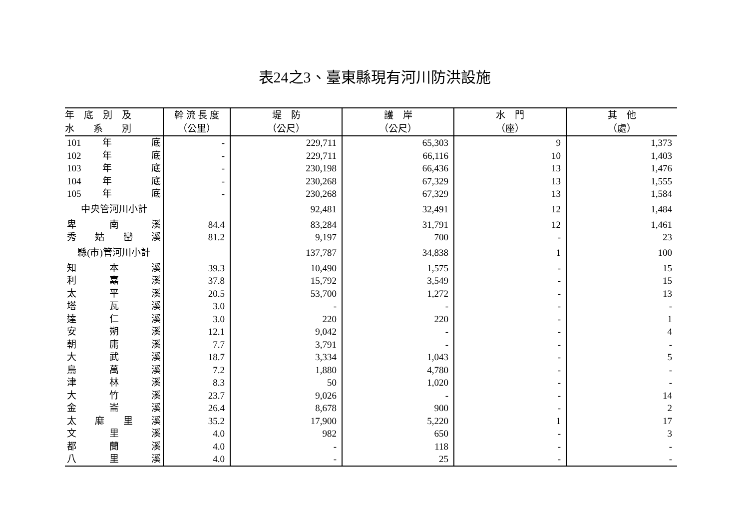表24之3、臺東縣現有河川防洪設施
| 年 底 別 及 | 幹 流 長 度 | 堤 防 | 護 岸 | 水 門 | 其 他 |
| --- | --- | --- | --- | --- | --- |
| 水 系 別 | （公里） | （公尺） | （公尺） | （座） | （處） |
| 101 年 底 | - | 229,711 | 65,303 | 9 | 1,373 |
| 102 年 底 | - | 229,711 | 66,116 | 10 | 1,403 |
| 103 年 底 | - | 230,198 | 66,436 | 13 | 1,476 |
| 104 年 底 | - | 230,268 | 67,329 | 13 | 1,555 |
| 105 年 底 | - | 230,268 | 67,329 | 13 | 1,584 |
| 中央管河川小計 | | 92,481 | 32,491 | 12 | 1,484 |
| 卑 南 溪 | 84.4 | 83,284 | 31,791 | 12 | 1,461 |
| 秀 姑 巒 溪 | 81.2 | 9,197 | 700 | - | 23 |
| 縣(市)管河川小計 | | 137,787 | 34,838 | 1 | 100 |
| 知 本 溪 | 39.3 | 10,490 | 1,575 | - | 15 |
| 利 嘉 溪 | 37.8 | 15,792 | 3,549 | - | 15 |
| 太 平 溪 | 20.5 | 53,700 | 1,272 | - | 13 |
| 塔 瓦 溪 | 3.0 | - | - | - | - |
| 達 仁 溪 | 3.0 | 220 | 220 | - | 1 |
| 安 朔 溪 | 12.1 | 9,042 | - | - | 4 |
| 朝 庸 溪 | 7.7 | 3,791 | - | - | - |
| 大 武 溪 | 18.7 | 3,334 | 1,043 | - | 5 |
| 烏 萬 溪 | 7.2 | 1,880 | 4,780 | - | - |
| 津 林 溪 | 8.3 | 50 | 1,020 | - | - |
| 大 竹 溪 | 23.7 | 9,026 | - | - | 14 |
| 金 崙 溪 | 26.4 | 8,678 | 900 | - | 2 |
| 太 麻 里 溪 | 35.2 | 17,900 | 5,220 | 1 | 17 |
| 文 里 溪 | 4.0 | 982 | 650 | - | 3 |
| 都 蘭 溪 | 4.0 | - | 118 | - | - |
| 八 里 溪 | 4.0 | - | 25 | - | - |